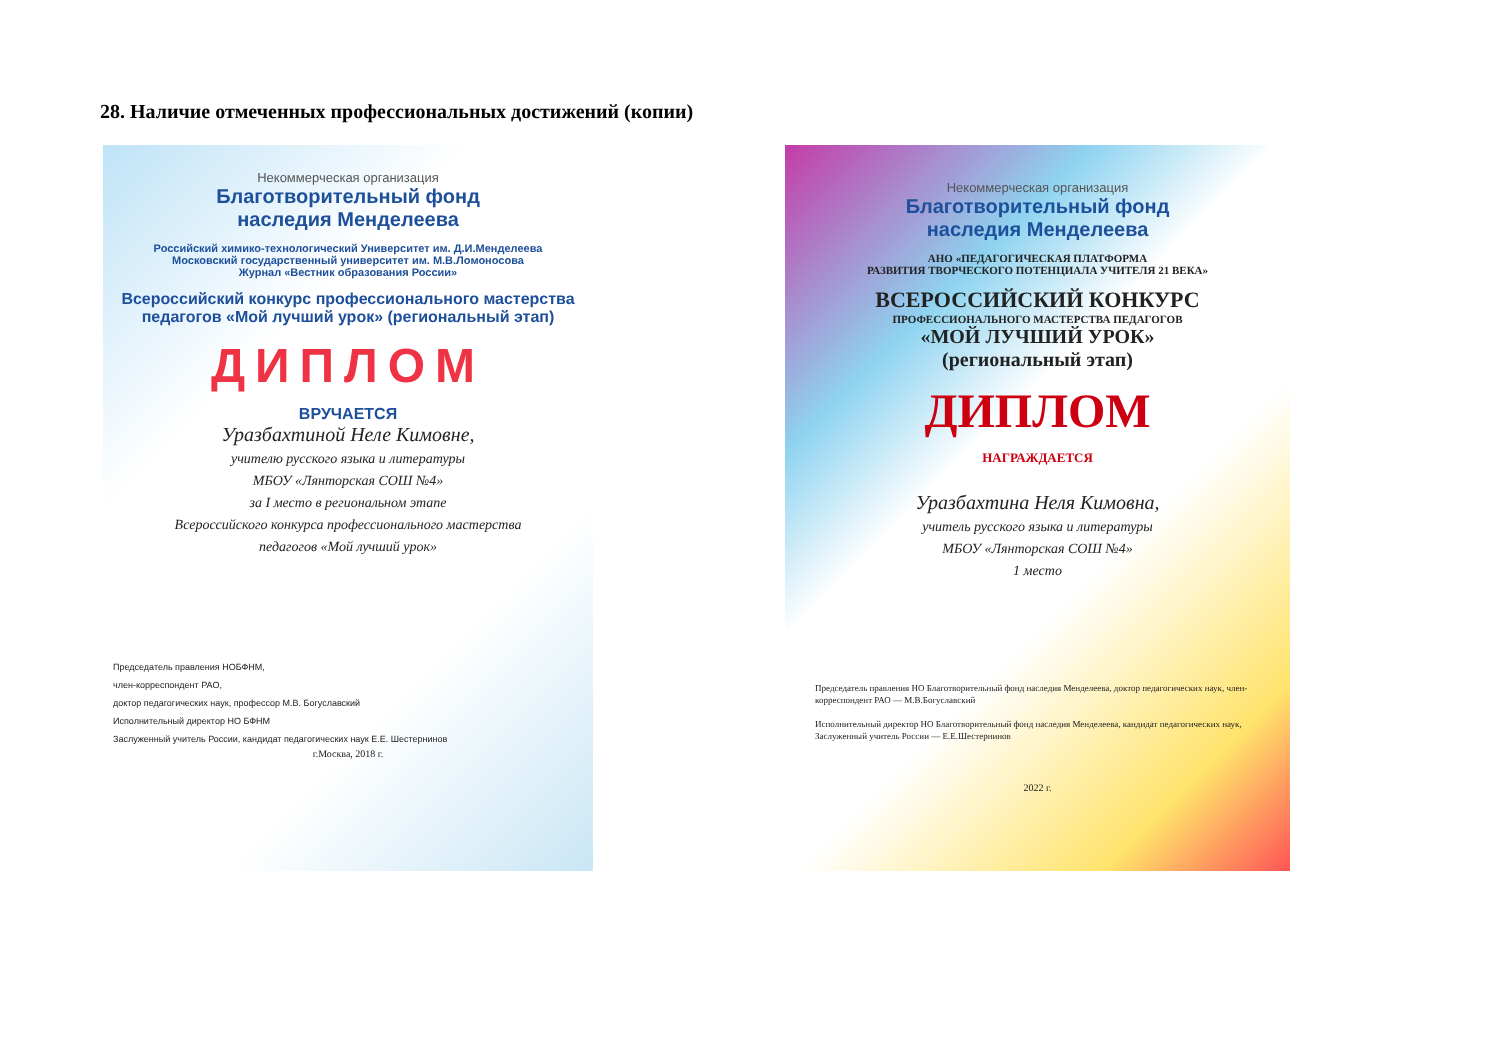28. Наличие отмеченных профессиональных достижений (копии)
Некоммерческая организация
Благотворительный фонд
наследия Менделеева
Российский химико-технологический Университет им. Д.И.Менделеева
Московский государственный университет им. М.В.Ломоносова
Журнал «Вестник образования России»
Всероссийский конкурс профессионального мастерства
педагогов «Мой лучший урок» (региональный этап)
ДИПЛОМ
ВРУЧАЕТСЯ
Уразбахтиной Неле Кимовне,
учителю русского языка и литературы
МБОУ «Лянторская СОШ №4»
за I место в региональном этапе
Всероссийского конкурса профессионального мастерства
педагогов «Мой лучший урок»
Председатель правления НОБФНМ,
член-корреспондент РАО,
доктор педагогических наук, профессор М.В. Богуславский
Исполнительный директор НО БФНМ
Заслуженный учитель России, кандидат педагогических наук Е.Е. Шестернинов
г.Москва, 2018 г.
Некоммерческая организация
Благотворительный фонд
наследия Менделеева
АНО «ПЕДАГОГИЧЕСКАЯ ПЛАТФОРМА
РАЗВИТИЯ ТВОРЧЕСКОГО ПОТЕНЦИАЛА УЧИТЕЛЯ 21 ВЕКА»
ВСЕРОССИЙСКИЙ КОНКУРС
ПРОФЕССИОНАЛЬНОГО МАСТЕРСТВА ПЕДАГОГОВ
«МОЙ ЛУЧШИЙ УРОК»
(региональный этап)
ДИПЛОМ
НАГРАЖДАЕТСЯ
Уразбахтина Неля Кимовна,
учитель русского языка и литературы
МБОУ «Лянторская СОШ №4»
1 место
Председатель правления НО Благотворительный фонд наследия Менделеева, доктор педагогических наук, член-корреспондент РАО — М.В.Богуславский
Исполнительный директор НО Благотворительный фонд наследия Менделеева, кандидат педагогических наук, Заслуженный учитель России — Е.Е.Шестернинов
2022 г.